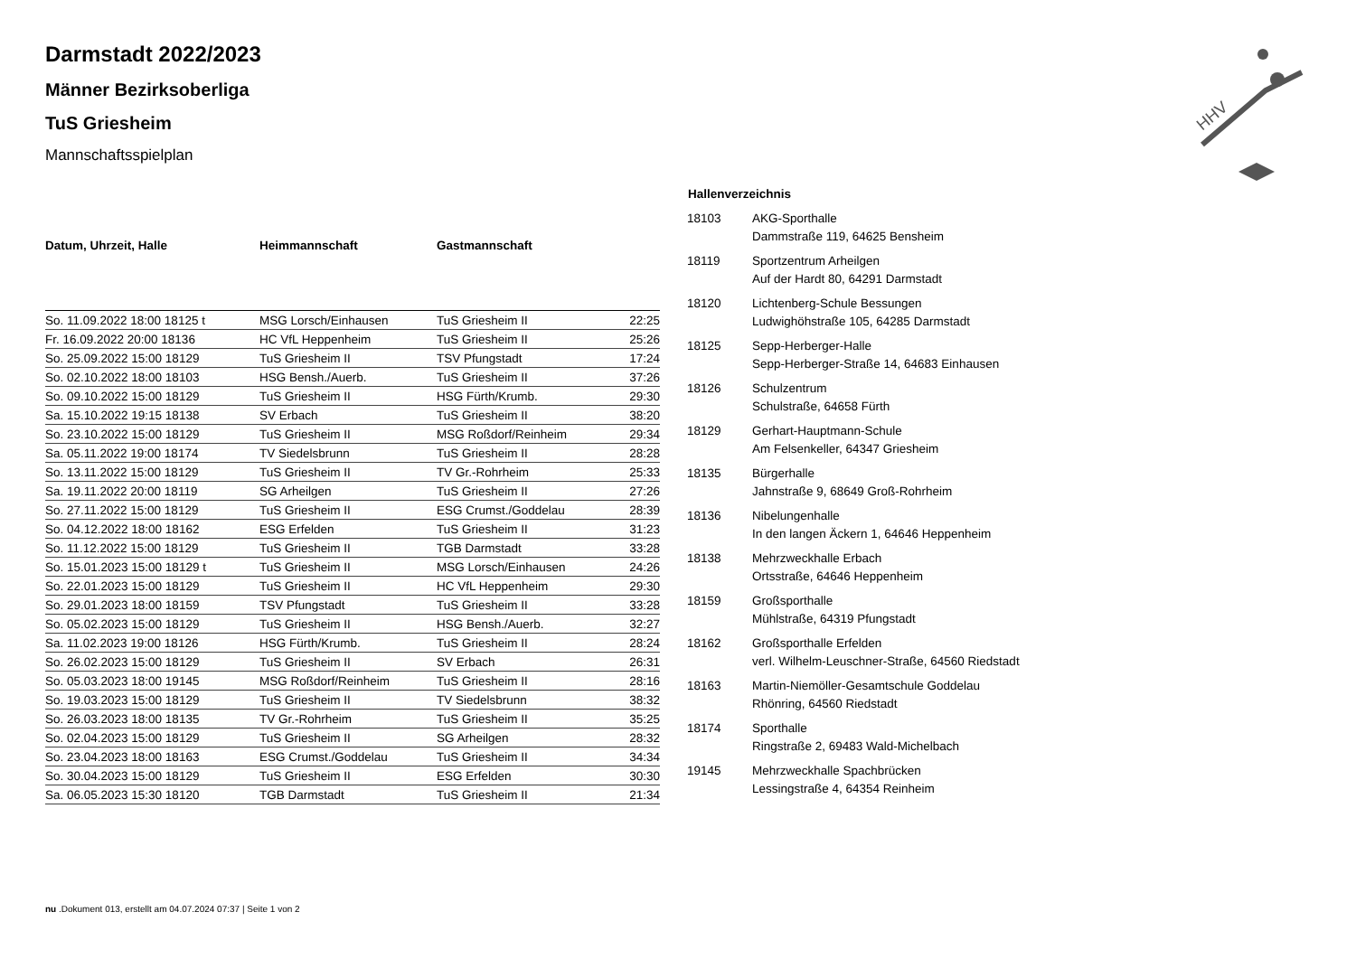HHV
Darmstadt 2022/2023
Männer Bezirksoberliga
TuS Griesheim
Mannschaftsspielplan
| Datum, Uhrzeit, Halle | Heimmannschaft | Gastmannschaft | |
| --- | --- | --- | --- |
| So. 11.09.2022 18:00 18125 t | MSG Lorsch/Einhausen | TuS Griesheim II | 22:25 |
| Fr. 16.09.2022 20:00 18136 | HC VfL Heppenheim | TuS Griesheim II | 25:26 |
| So. 25.09.2022 15:00 18129 | TuS Griesheim II | TSV Pfungstadt | 17:24 |
| So. 02.10.2022 18:00 18103 | HSG Bensh./Auerb. | TuS Griesheim II | 37:26 |
| So. 09.10.2022 15:00 18129 | TuS Griesheim II | HSG Fürth/Krumb. | 29:30 |
| Sa. 15.10.2022 19:15 18138 | SV Erbach | TuS Griesheim II | 38:20 |
| So. 23.10.2022 15:00 18129 | TuS Griesheim II | MSG Roßdorf/Reinheim | 29:34 |
| Sa. 05.11.2022 19:00 18174 | TV Siedelsbrunn | TuS Griesheim II | 28:28 |
| So. 13.11.2022 15:00 18129 | TuS Griesheim II | TV Gr.-Rohrheim | 25:33 |
| Sa. 19.11.2022 20:00 18119 | SG Arheilgen | TuS Griesheim II | 27:26 |
| So. 27.11.2022 15:00 18129 | TuS Griesheim II | ESG Crumst./Goddelau | 28:39 |
| So. 04.12.2022 18:00 18162 | ESG Erfelden | TuS Griesheim II | 31:23 |
| So. 11.12.2022 15:00 18129 | TuS Griesheim II | TGB Darmstadt | 33:28 |
| So. 15.01.2023 15:00 18129 t | TuS Griesheim II | MSG Lorsch/Einhausen | 24:26 |
| So. 22.01.2023 15:00 18129 | TuS Griesheim II | HC VfL Heppenheim | 29:30 |
| So. 29.01.2023 18:00 18159 | TSV Pfungstadt | TuS Griesheim II | 33:28 |
| So. 05.02.2023 15:00 18129 | TuS Griesheim II | HSG Bensh./Auerb. | 32:27 |
| Sa. 11.02.2023 19:00 18126 | HSG Fürth/Krumb. | TuS Griesheim II | 28:24 |
| So. 26.02.2023 15:00 18129 | TuS Griesheim II | SV Erbach | 26:31 |
| So. 05.03.2023 18:00 19145 | MSG Roßdorf/Reinheim | TuS Griesheim II | 28:16 |
| So. 19.03.2023 15:00 18129 | TuS Griesheim II | TV Siedelsbrunn | 38:32 |
| So. 26.03.2023 18:00 18135 | TV Gr.-Rohrheim | TuS Griesheim II | 35:25 |
| So. 02.04.2023 15:00 18129 | TuS Griesheim II | SG Arheilgen | 28:32 |
| So. 23.04.2023 18:00 18163 | ESG Crumst./Goddelau | TuS Griesheim II | 34:34 |
| So. 30.04.2023 15:00 18129 | TuS Griesheim II | ESG Erfelden | 30:30 |
| Sa. 06.05.2023 15:30 18120 | TGB Darmstadt | TuS Griesheim II | 21:34 |
| Hallenverzeichnis | |
| --- | --- |
| 18103 | AKG-Sporthalle Dammstraße 119, 64625 Bensheim |
| 18119 | Sportzentrum Arheilgen Auf der Hardt 80, 64291 Darmstadt |
| 18120 | Lichtenberg-Schule Bessungen Ludwighöhstraße 105, 64285 Darmstadt |
| 18125 | Sepp-Herberger-Halle Sepp-Herberger-Straße 14, 64683 Einhausen |
| 18126 | Schulzentrum Schulstraße, 64658 Fürth |
| 18129 | Gerhart-Hauptmann-Schule Am Felsenkeller, 64347 Griesheim |
| 18135 | Bürgerhalle Jahnstraße 9, 68649 Groß-Rohrheim |
| 18136 | Nibelungenhalle In den langen Äckern 1, 64646 Heppenheim |
| 18138 | Mehrzweckhalle Erbach Ortsstraße, 64646 Heppenheim |
| 18159 | Großsporthalle Mühlstraße, 64319 Pfungstadt |
| 18162 | Großsporthalle Erfelden verl. Wilhelm-Leuschner-Straße, 64560 Riedstadt |
| 18163 | Martin-Niemöller-Gesamtschule Goddelau Rhönring, 64560 Riedstadt |
| 18174 | Sporthalle Ringstraße 2, 69483 Wald-Michelbach |
| 19145 | Mehrzweckhalle Spachbrücken Lessingstraße 4, 64354 Reinheim |
nu .Dokument 013, erstellt am 04.07.2024 07:37 | Seite 1 von 2